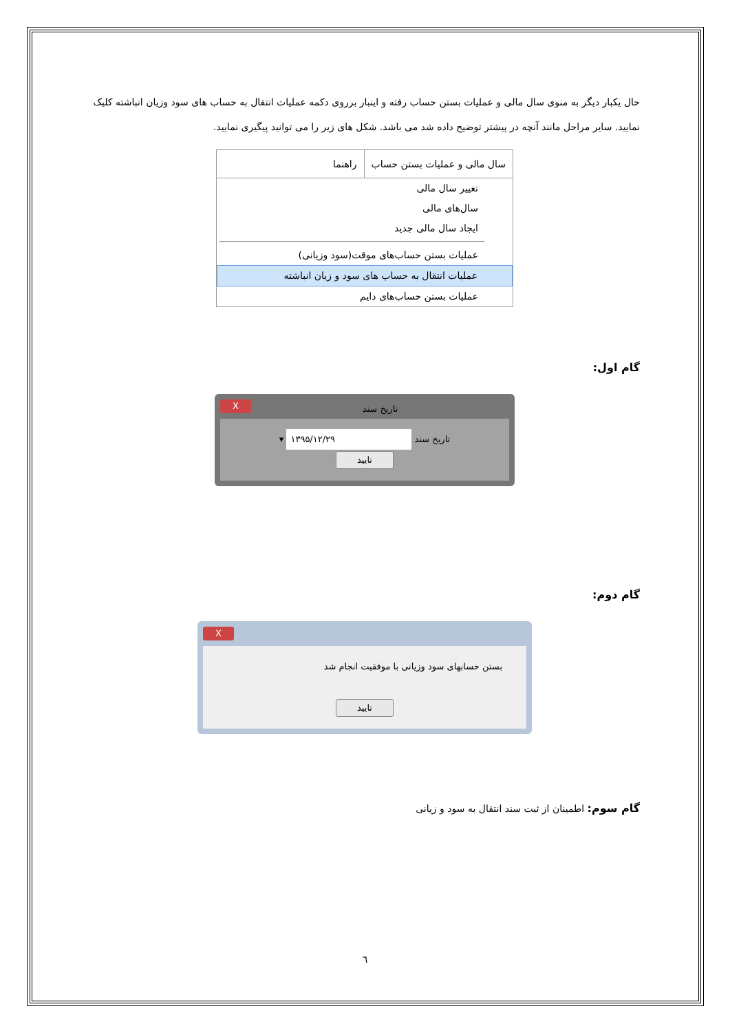حال یکبار دیگر به منوی سال مالی و عملیات بستن حساب رفته و اینبار برروی دکمه عملیات انتقال به حساب های سود وزیان انباشته کلیک نمایید. سایر مراحل مانند آنچه در پیشتر توضیح داده شد می باشد. شکل های زیر را می توانید پیگیری نمایید.
سال مالی و عملیات بستن حساب راهنما
تغییر سال مالی
سال‌های مالی
ایجاد سال مالی جدید
عملیات بستن حساب‌های موقت(سود وزیانی)
عملیات انتقال به حساب های سود و زیان انباشته
عملیات بستن حساب‌های دایم
گام اول:
تاریخ سند X
تاریخ سند ۱۳۹۵/۱۲/۲۹ ▾
تایید
گام دوم:
X
بستن حسابهای سود وزیانی با موفقیت انجام شد
تایید
گام سوم: اطمینان از ثبت سند انتقال به سود و زیانی
٦